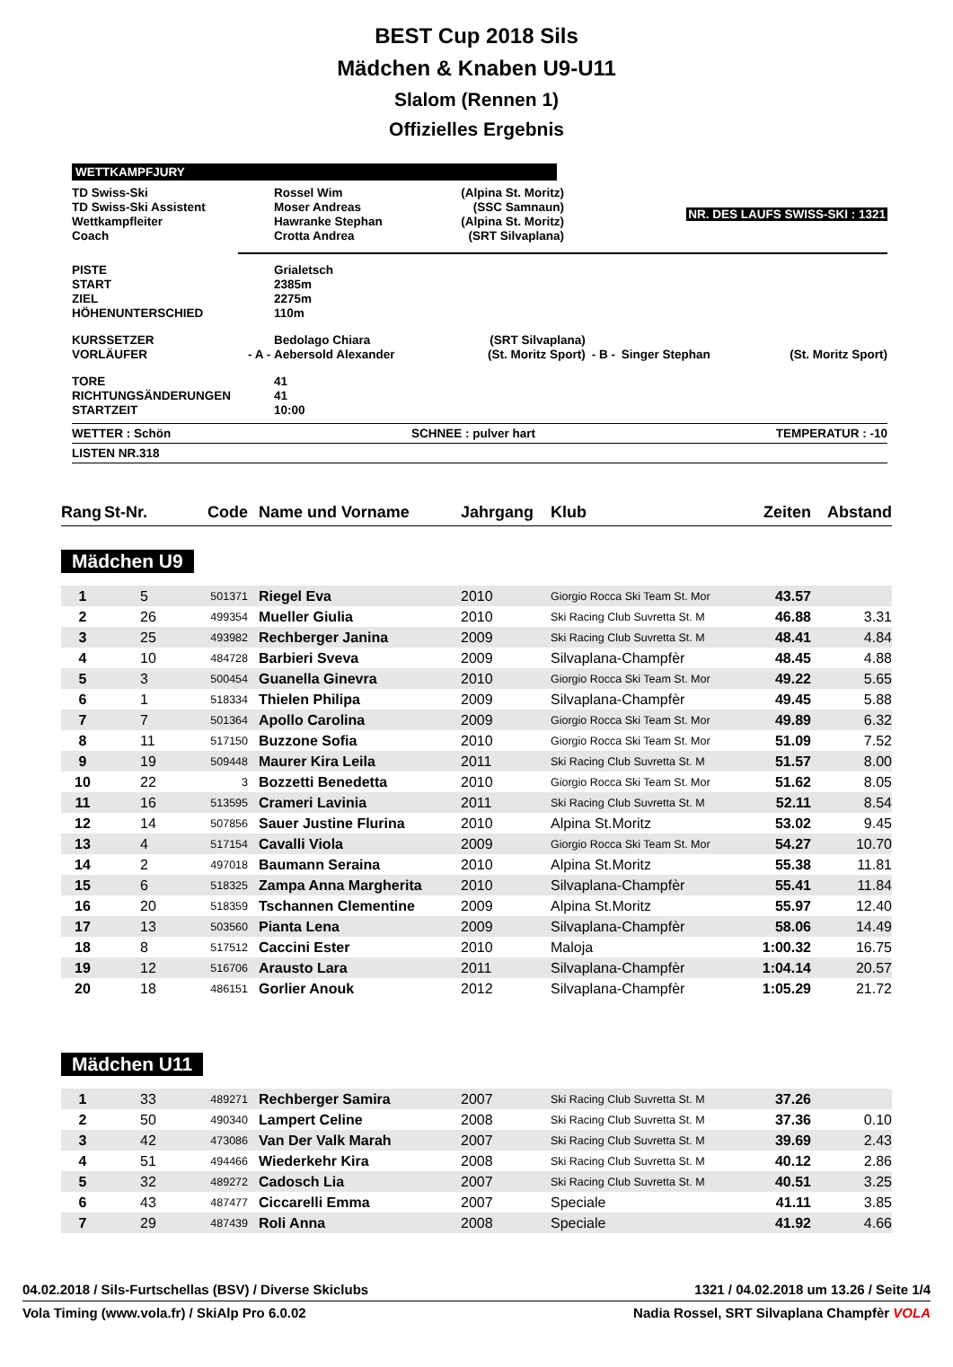BEST Cup 2018 Sils
Mädchen & Knaben U9-U11
Slalom (Rennen 1)
Offizielles Ergebnis
WETTKAMPFJURY
| TD Swiss-Ski | | Rossel Wim | (Alpina St. Moritz) | NR. DES LAUFS SWISS-SKI : 1321 |
| TD Swiss-Ski Assistent | | Moser Andreas | (SSC Samnaun) | |
| Wettkampfleiter | | Hawranke Stephan | (Alpina St. Moritz) | |
| Coach | | Crotta Andrea | (SRT Silvaplana) | |
| PISTE | | Grialetsch | | | | |
| START | | 2385m | | | | |
| ZIEL | | 2275m | | | | |
| HÖHENUNTERSCHIED | | 110m | | | | |
| KURSSETZER | | Bedolago Chiara | (SRT Silvaplana) | | | |
| VORLÄUFER | - A - | Aebersold Alexander | (St. Moritz Sport) | - B - | Singer Stephan | (St. Moritz Sport) |
| TORE | | 41 | | | | |
| RICHTUNGSÄNDERUNGEN | | 41 | | | | |
| STARTZEIT | | 10:00 | | | | |
WETTER : Schön SCHNEE : pulver hart TEMPERATUR : -10
LISTEN NR.318
| Rang | St-Nr. | Code | Name und Vorname | Jahrgang | Klub | Zeiten | Abstand |
| --- | --- | --- | --- | --- | --- | --- | --- |
| Mädchen U9 | | | | | | | |
| 1 | 5 | 501371 | Riegel Eva | 2010 | Giorgio Rocca Ski Team St. Mor | 43.57 | |
| 2 | 26 | 499354 | Mueller Giulia | 2010 | Ski Racing Club Suvretta St. M | 46.88 | 3.31 |
| 3 | 25 | 493982 | Rechberger Janina | 2009 | Ski Racing Club Suvretta St. M | 48.41 | 4.84 |
| 4 | 10 | 484728 | Barbieri Sveva | 2009 | Silvaplana-Champfèr | 48.45 | 4.88 |
| 5 | 3 | 500454 | Guanella Ginevra | 2010 | Giorgio Rocca Ski Team St. Mor | 49.22 | 5.65 |
| 6 | 1 | 518334 | Thielen Philipa | 2009 | Silvaplana-Champfèr | 49.45 | 5.88 |
| 7 | 7 | 501364 | Apollo Carolina | 2009 | Giorgio Rocca Ski Team St. Mor | 49.89 | 6.32 |
| 8 | 11 | 517150 | Buzzone Sofia | 2010 | Giorgio Rocca Ski Team St. Mor | 51.09 | 7.52 |
| 9 | 19 | 509448 | Maurer Kira Leila | 2011 | Ski Racing Club Suvretta St. M | 51.57 | 8.00 |
| 10 | 22 | 3 | Bozzetti Benedetta | 2010 | Giorgio Rocca Ski Team St. Mor | 51.62 | 8.05 |
| 11 | 16 | 513595 | Crameri Lavinia | 2011 | Ski Racing Club Suvretta St. M | 52.11 | 8.54 |
| 12 | 14 | 507856 | Sauer Justine Flurina | 2010 | Alpina St.Moritz | 53.02 | 9.45 |
| 13 | 4 | 517154 | Cavalli Viola | 2009 | Giorgio Rocca Ski Team St. Mor | 54.27 | 10.70 |
| 14 | 2 | 497018 | Baumann Seraina | 2010 | Alpina St.Moritz | 55.38 | 11.81 |
| 15 | 6 | 518325 | Zampa Anna Margherita | 2010 | Silvaplana-Champfèr | 55.41 | 11.84 |
| 16 | 20 | 518359 | Tschannen Clementine | 2009 | Alpina St.Moritz | 55.97 | 12.40 |
| 17 | 13 | 503560 | Pianta Lena | 2009 | Silvaplana-Champfèr | 58.06 | 14.49 |
| 18 | 8 | 517512 | Caccini Ester | 2010 | Maloja | 1:00.32 | 16.75 |
| 19 | 12 | 516706 | Arausto Lara | 2011 | Silvaplana-Champfèr | 1:04.14 | 20.57 |
| 20 | 18 | 486151 | Gorlier Anouk | 2012 | Silvaplana-Champfèr | 1:05.29 | 21.72 |
| Mädchen U11 | | | | | | | |
| 1 | 33 | 489271 | Rechberger Samira | 2007 | Ski Racing Club Suvretta St. M | 37.26 | |
| 2 | 50 | 490340 | Lampert Celine | 2008 | Ski Racing Club Suvretta St. M | 37.36 | 0.10 |
| 3 | 42 | 473086 | Van Der Valk Marah | 2007 | Ski Racing Club Suvretta St. M | 39.69 | 2.43 |
| 4 | 51 | 494466 | Wiederkehr Kira | 2008 | Ski Racing Club Suvretta St. M | 40.12 | 2.86 |
| 5 | 32 | 489272 | Cadosch Lia | 2007 | Ski Racing Club Suvretta St. M | 40.51 | 3.25 |
| 6 | 43 | 487477 | Ciccarelli Emma | 2007 | Speciale | 41.11 | 3.85 |
| 7 | 29 | 487439 | Roli Anna | 2008 | Speciale | 41.92 | 4.66 |
04.02.2018 / Sils-Furtschellas (BSV) / Diverse Skiclubs 1321 / 04.02.2018 um 13.26 / Seite 1/4
Vola Timing (www.vola.fr) / SkiAlp Pro 6.0.02 Nadia Rossel, SRT Silvaplana Champfèr VOLA